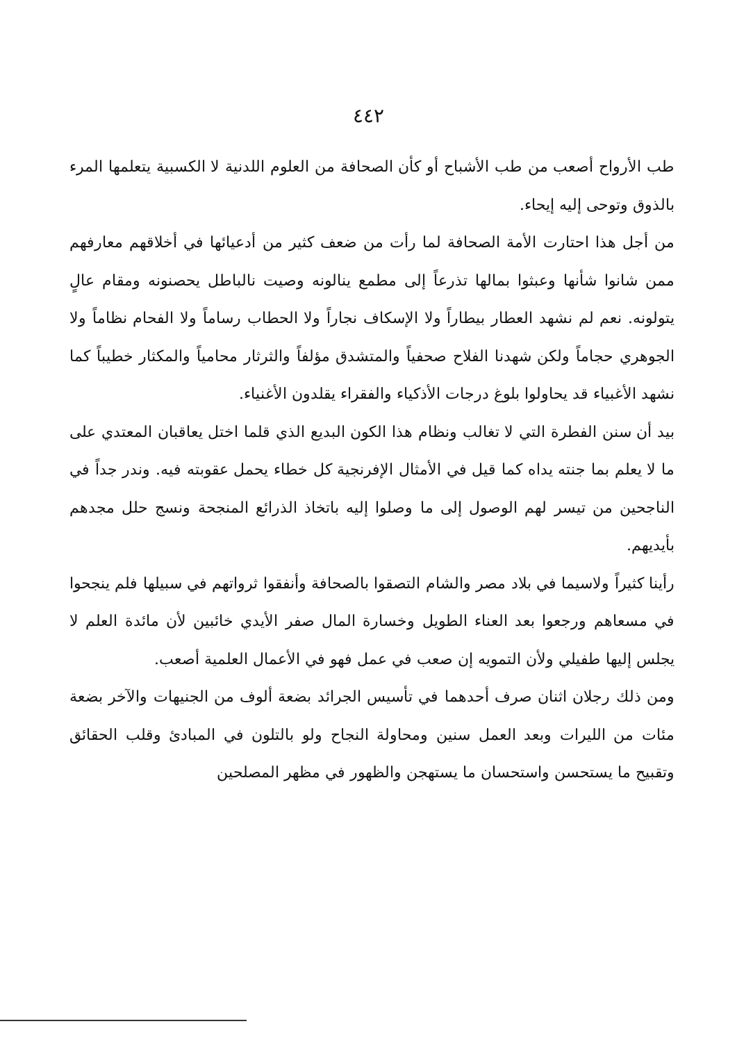٤٤٢
طب الأرواح أصعب من طب الأشباح أو كأن الصحافة من العلوم اللدنية لا الكسبية يتعلمها المرء بالذوق وتوحى إليه إيحاء.
من أجل هذا احتارت الأمة الصحافة لما رأت من ضعف كثير من أدعيائها في أخلاقهم معارفهم ممن شانوا شأنها وعبثوا بمالها تذرعاً إلى مطمع ينالونه وصيت نالباطل يحصنونه ومقام عالٍ يتولونه. نعم لم نشهد العطار بيطاراً ولا الإسكاف نجاراً ولا الحطاب رساماً ولا الفحام نظاماً ولا الجوهري حجاماً ولكن شهدنا الفلاح صحفياً والمتشدق مؤلفاً والثرثار محامياً والمكثار خطيباً كما نشهد الأغبياء قد يحاولوا بلوغ درجات الأذكياء والفقراء يقلدون الأغنياء.
بيد أن سنن الفطرة التي لا تغالب ونظام هذا الكون البديع الذي قلما اختل يعاقبان المعتدي على ما لا يعلم بما جنته يداه كما قيل في الأمثال الإفرنجية كل خطاء يحمل عقوبته فيه. وندر جداً في الناجحين من تيسر لهم الوصول إلى ما وصلوا إليه باتخاذ الذرائع المنجحة ونسج حلل مجدهم بأيديهم.
رأينا كثيراً ولاسيما في بلاد مصر والشام التصقوا بالصحافة وأنفقوا ثرواتهم في سبيلها فلم ينجحوا في مسعاهم ورجعوا بعد العناء الطويل وخسارة المال صفر الأيدي خائبين لأن مائدة العلم لا يجلس إليها طفيلي ولأن التمويه إن صعب في عمل فهو في الأعمال العلمية أصعب.
ومن ذلك رجلان اثنان صرف أحدهما في تأسيس الجرائد بضعة ألوف من الجنيهات والآخر بضعة مئات من الليرات وبعد العمل سنين ومحاولة النجاح ولو بالتلون في المبادئ وقلب الحقائق وتقبيح ما يستحسن واستحسان ما يستهجن والظهور في مظهر المصلحين